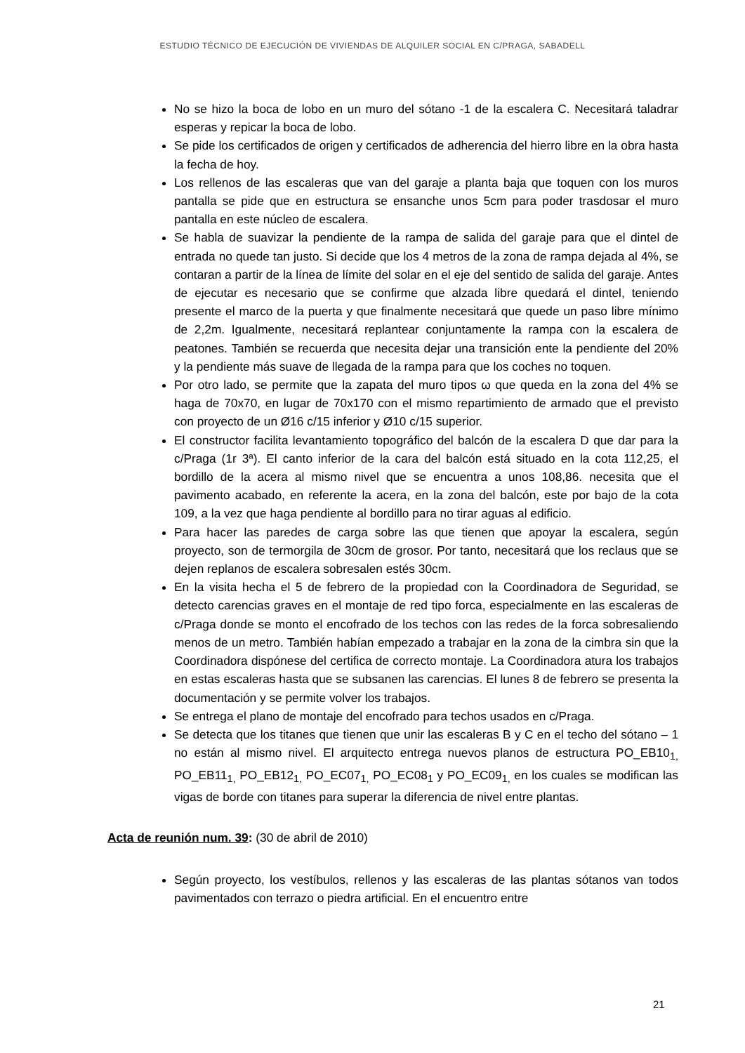ESTUDIO TÉCNICO DE EJECUCIÓN DE VIVIENDAS DE ALQUILER SOCIAL EN C/PRAGA, SABADELL
No se hizo la boca de lobo en un muro del sótano -1 de la escalera C. Necesitará taladrar esperas y repicar la boca de lobo.
Se pide los certificados de origen y certificados de adherencia del hierro libre en la obra hasta la fecha de hoy.
Los rellenos de las escaleras que van del garaje a planta baja que toquen con los muros pantalla se pide que en estructura se ensanche unos 5cm para poder trasdosar el muro pantalla en este núcleo de escalera.
Se habla de suavizar la pendiente de la rampa de salida del garaje para que el dintel de entrada no quede tan justo. Si decide que los 4 metros de la zona de rampa dejada al 4%, se contaran a partir de la línea de límite del solar en el eje del sentido de salida del garaje. Antes de ejecutar es necesario que se confirme que alzada libre quedará el dintel, teniendo presente el marco de la puerta y que finalmente necesitará que quede un paso libre mínimo de 2,2m. Igualmente, necesitará replantear conjuntamente la rampa con la escalera de peatones. También se recuerda que necesita dejar una transición ente la pendiente del 20% y la pendiente más suave de llegada de la rampa para que los coches no toquen.
Por otro lado, se permite que la zapata del muro tipos ω que queda en la zona del 4% se haga de 70x70, en lugar de 70x170 con el mismo repartimiento de armado que el previsto con proyecto de un Ø16 c/15 inferior y Ø10 c/15 superior.
El constructor facilita levantamiento topográfico del balcón de la escalera D que dar para la c/Praga (1r 3ª). El canto inferior de la cara del balcón está situado en la cota 112,25, el bordillo de la acera al mismo nivel que se encuentra a unos 108,86. necesita que el pavimento acabado, en referente la acera, en la zona del balcón, este por bajo de la cota 109, a la vez que haga pendiente al bordillo para no tirar aguas al edificio.
Para hacer las paredes de carga sobre las que tienen que apoyar la escalera, según proyecto, son de termorgila de 30cm de grosor. Por tanto, necesitará que los reclaus que se dejen replanos de escalera sobresalen estés 30cm.
En la visita hecha el 5 de febrero de la propiedad con la Coordinadora de Seguridad, se detecto carencias graves en el montaje de red tipo forca, especialmente en las escaleras de c/Praga donde se monto el encofrado de los techos con las redes de la forca sobresaliendo menos de un metro. También habían empezado a trabajar en la zona de la cimbra sin que la Coordinadora dispónese del certifica de correcto montaje. La Coordinadora atura los trabajos en estas escaleras hasta que se subsanen las carencias. El lunes 8 de febrero se presenta la documentación y se permite volver los trabajos.
Se entrega el plano de montaje del encofrado para techos usados en c/Praga.
Se detecta que los titanes que tienen que unir las escaleras B y C en el techo del sótano – 1 no están al mismo nivel. El arquitecto entrega nuevos planos de estructura PO_EB10<sub>1,</sub> PO_EB11<sub>1,</sub> PO_EB12<sub>1,</sub> PO_EC07<sub>1,</sub> PO_EC08<sub>1</sub> y PO_EC09<sub>1,</sub> en los cuales se modifican las vigas de borde con titanes para superar la diferencia de nivel entre plantas.
Acta de reunión num. 39: (30 de abril de 2010)
Según proyecto, los vestíbulos, rellenos y las escaleras de las plantas sótanos van todos pavimentados con terrazo o piedra artificial. En el encuentro entre
21